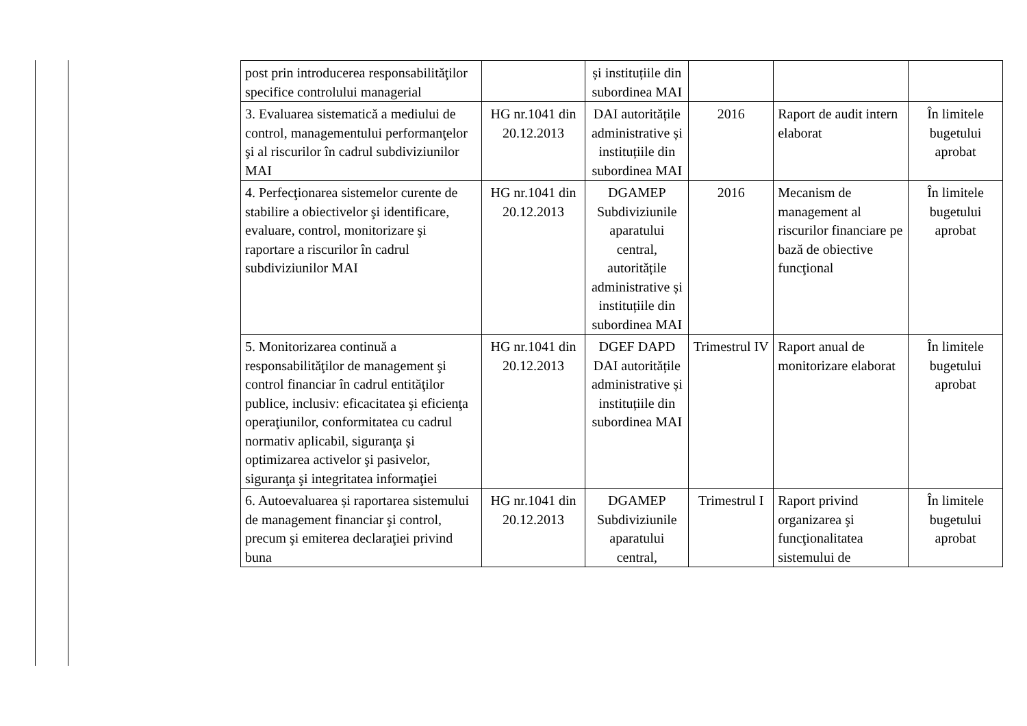| post prin introducerea responsabilităţilor specifice controlului managerial | | și instituțiile din subordinea MAI | | | |
| 3. Evaluarea sistematică a mediului de control, managementului performanţelor şi al riscurilor în cadrul subdiviziunilor MAI | HG nr.1041 din 20.12.2013 | DAI autoritățile administrative și instituțiile din subordinea MAI | 2016 | Raport de audit intern elaborat | În limitele bugetului aprobat |
| 4. Perfecţionarea sistemelor curente de stabilire a obiectivelor şi identificare, evaluare, control, monitorizare şi raportare a riscurilor în cadrul subdiviziunilor MAI | HG nr.1041 din 20.12.2013 | DGAMEP Subdiviziunile aparatului central, autoritățile administrative și instituțiile din subordinea MAI | 2016 | Mecanism de management al riscurilor financiare pe bază de obiective funcţional | În limitele bugetului aprobat |
| 5. Monitorizarea continuă a responsabilităţilor de management şi control financiar în cadrul entităţilor publice, inclusiv: eficacitatea şi eficienţa operaţiunilor, conformitatea cu cadrul normativ aplicabil, siguranţa şi optimizarea activelor şi pasivelor, siguranţa şi integritatea informaţiei | HG nr.1041 din 20.12.2013 | DGEF DAPD DAI autoritățile administrative și instituțiile din subordinea MAI | Trimestrul IV | Raport anual de monitorizare elaborat | În limitele bugetului aprobat |
| 6. Autoevaluarea și raportarea sistemului de management financiar şi control, precum şi emiterea declaraţiei privind buna | HG nr.1041 din 20.12.2013 | DGAMEP Subdiviziunile aparatului central, | Trimestrul I | Raport privind organizarea şi funcţionalitatea sistemului de | În limitele bugetului aprobat |